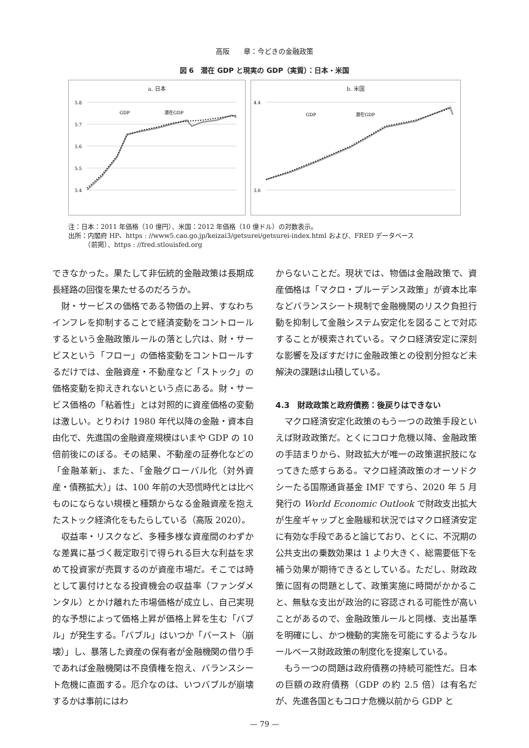高阪　　章：今どきの金融政策
図 6　潜在 GDP と現実の GDP（実質）：日本・米国
a. 日本
5.8
5.7
5.6
5.5
5.4
GDP
潜在GDP
b. 米国
4.4
3.6
GDP
潜在GDP
注：日本：2011 年価格（10 億円）、米国：2012 年価格（10 億ドル）の対数表示。
出所：内閣府 HP、https : //www5.cao.go.jp/keizai3/getsurei/getsurei-index.html および、FRED データベース
　　　（前掲）、https : //fred.stlouisfed.org
できなかった。果たして非伝統的金融政策は長期成長経路の回復を果たせるのだろうか。
財・サービスの価格である物価の上昇、すなわちインフレを抑制することで経済変動をコントロールするという金融政策ルールの落とし穴は、財・サービスという「フロー」の価格変動をコントロールするだけでは、金融資産・不動産など「ストック」の価格変動を抑えきれないという点にある。財・サービス価格の「粘着性」とは対照的に資産価格の変動は激しい。とりわけ 1980 年代以降の金融・資本自由化で、先進国の金融資産規模はいまや GDP の 10 倍前後にのぼる。その結果、不動産の証券化などの「金融革新」、また、「金融グローバル化（対外資産・債務拡大）」は、100 年前の大恐慌時代とは比べものにならない規模と種類からなる金融資産を抱えたストック経済化をもたらしている（高阪 2020）。
収益率・リスクなど、多種多様な資産間のわずかな差異に基づく裁定取引で得られる巨大な利益を求めて投資家が売買するのが資産市場だ。そこでは時として裏付けとなる投資機会の収益率（ファンダメンタル）とかけ離れた市場価格が成立し、自己実現的な予想によって価格上昇が価格上昇を生む「バブル」が発生する。「バブル」はいつか「バースト（崩壊）」し、暴落した資産の保有者が金融機関の借り手であれば金融機関は不良債権を抱え、バランスシート危機に直面する。厄介なのは、いつバブルが崩壊するかは事前にはわ
からないことだ。現状では、物価は金融政策で、資産価格は「マクロ・プルーデンス政策」が資本比率などバランスシート規制で金融機関のリスク負担行動を抑制して金融システム安定化を図ることで対応することが模索されている。マクロ経済安定に深刻な影響を及ぼすだけに金融政策との役割分担など未解決の課題は山積している。
4.3　財政政策と政府債務：後戻りはできない
マクロ経済安定化政策のもう一つの政策手段といえば財政政策だ。とくにコロナ危機以降、金融政策の手詰まりから、財政拡大が唯一の政策選択肢になってきた感すらある。マクロ経済政策のオーソドクシーたる国際通貨基金 IMF ですら、2020 年 5 月発行の World Economic Outlook で財政支出拡大が生産ギャップと金融緩和状況ではマクロ経済安定に有効な手段であると論じており、とくに、不況期の公共支出の乗数効果は 1 より大きく、総需要低下を補う効果が期待できるとしている。ただし、財政政策に固有の問題として、政策実施に時間がかかること、無駄な支出が政治的に容認される可能性が高いことがあるので、金融政策ルールと同様、支出基準を明確にし、かつ機動的実施を可能にするようなルールベース財政政策の制度化を提案している。
もう一つの問題は政府債務の持続可能性だ。日本の巨額の政府債務（GDP の約 2.5 倍）は有名だが、先進各国ともコロナ危機以前から GDP と
— 79 —